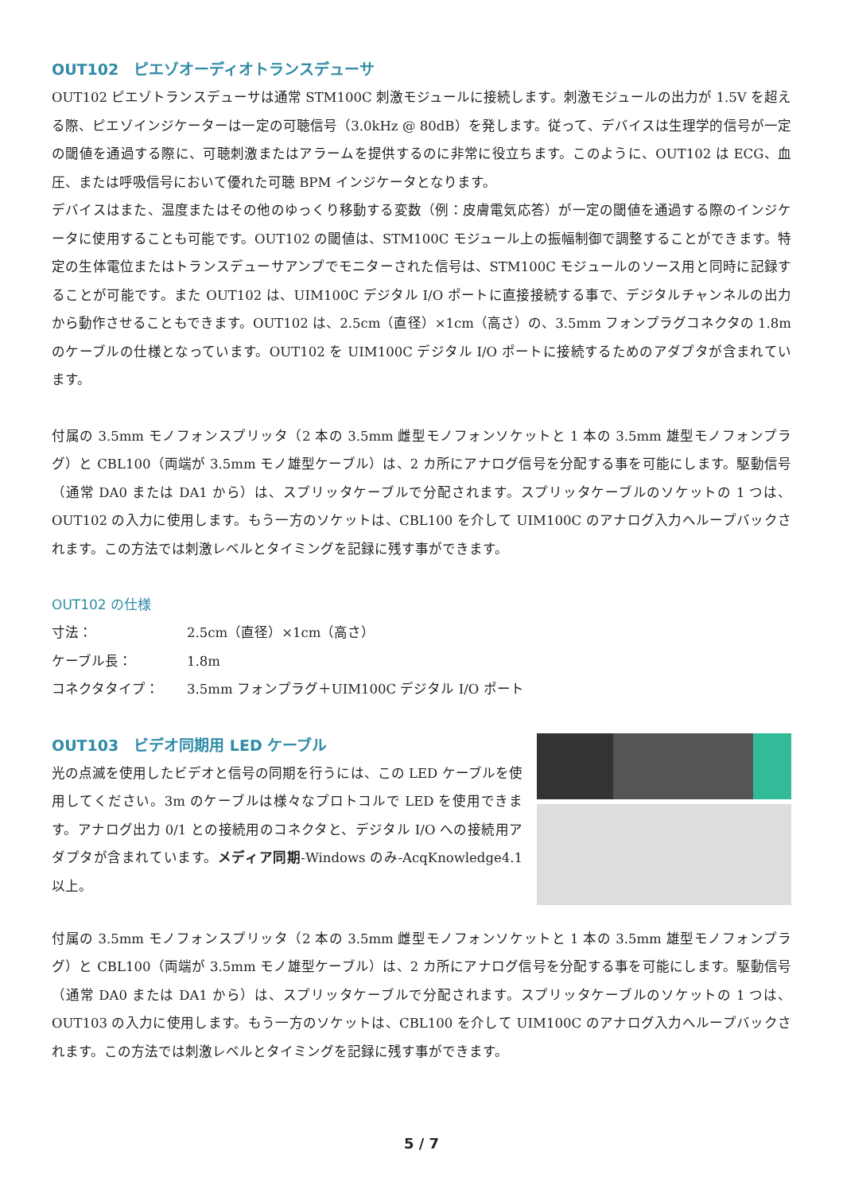OUT102　ピエゾオーディオトランスデューサ
OUT102 ピエゾトランスデューサは通常 STM100C 刺激モジュールに接続します。刺激モジュールの出力が 1.5V を超える際、ピエゾインジケーターは一定の可聴信号（3.0kHz @ 80dB）を発します。従って、デバイスは生理学的信号が一定の閾値を通過する際に、可聴刺激またはアラームを提供するのに非常に役立ちます。このように、OUT102 は ECG、血圧、または呼吸信号において優れた可聴 BPM インジケータとなります。
デバイスはまた、温度またはその他のゆっくり移動する変数（例：皮膚電気応答）が一定の閾値を通過する際のインジケータに使用することも可能です。OUT102 の閾値は、STM100C モジュール上の振幅制御で調整することができます。特定の生体電位またはトランスデューサアンプでモニターされた信号は、STM100C モジュールのソース用と同時に記録することが可能です。また OUT102 は、UIM100C デジタル I/O ポートに直接接続する事で、デジタルチャンネルの出力から動作させることもできます。OUT102 は、2.5cm（直径）×1cm（高さ）の、3.5mm フォンプラグコネクタの 1.8m のケーブルの仕様となっています。OUT102 を UIM100C デジタル I/O ポートに接続するためのアダプタが含まれています。
付属の 3.5mm モノフォンスプリッタ（2 本の 3.5mm 雌型モノフォンソケットと 1 本の 3.5mm 雄型モノフォンプラグ）と CBL100（両端が 3.5mm モノ雄型ケーブル）は、2 カ所にアナログ信号を分配する事を可能にします。駆動信号（通常 DA0 または DA1 から）は、スプリッタケーブルで分配されます。スプリッタケーブルのソケットの 1 つは、OUT102 の入力に使用します。もう一方のソケットは、CBL100 を介して UIM100C のアナログ入力へループバックされます。この方法では刺激レベルとタイミングを記録に残す事ができます。
OUT102 の仕様
| 寸法： | 2.5cm（直径）×1cm（高さ） |
| ケーブル長： | 1.8m |
| コネクタタイプ： | 3.5mm フォンプラグ＋UIM100C デジタル I/O ポート |
OUT103　ビデオ同期用 LED ケーブル
光の点滅を使用したビデオと信号の同期を行うには、この LED ケーブルを使用してください。3m のケーブルは様々なプロトコルで LED を使用できます。アナログ出力 0/1 との接続用のコネクタと、デジタル I/O への接続用アダプタが含まれています。メディア同期-Windows のみ-AcqKnowledge4.1 以上。
付属の 3.5mm モノフォンスプリッタ（2 本の 3.5mm 雌型モノフォンソケットと 1 本の 3.5mm 雄型モノフォンプラグ）と CBL100（両端が 3.5mm モノ雄型ケーブル）は、2 カ所にアナログ信号を分配する事を可能にします。駆動信号（通常 DA0 または DA1 から）は、スプリッタケーブルで分配されます。スプリッタケーブルのソケットの 1 つは、OUT103 の入力に使用します。もう一方のソケットは、CBL100 を介して UIM100C のアナログ入力へループバックされます。この方法では刺激レベルとタイミングを記録に残す事ができます。
5 / 7